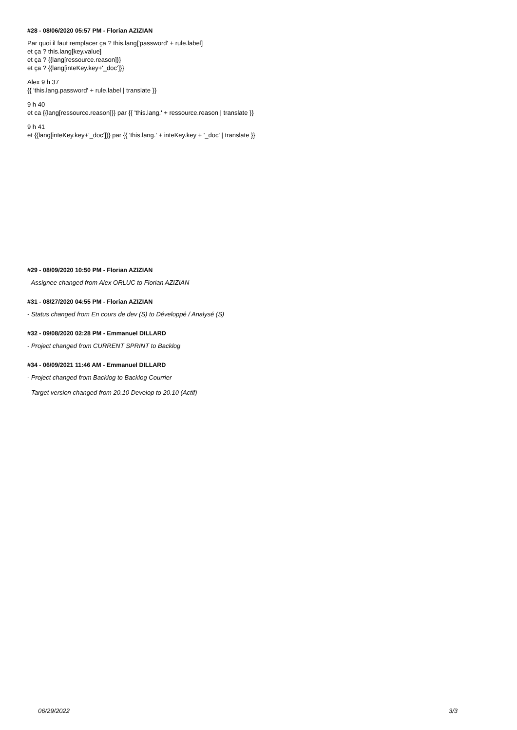#28 - 08/06/2020 05:57 PM - Florian AZIZIAN
Par quoi il faut remplacer ça ? this.lang['password' + rule.label]
et ça ? this.lang[key.value]
et ça ? {{lang[ressource.reason]}}
et ça ? {{lang[inteKey.key+'_doc']}}
Alex 9 h 37
{{ 'this.lang.password' + rule.label | translate }}
9 h 40
et ca {{lang[ressource.reason]}} par {{ 'this.lang.' + ressource.reason | translate }}
9 h 41
et {{lang[inteKey.key+'_doc']}} par {{ 'this.lang.' + inteKey.key + '_doc' | translate }}
#29 - 08/09/2020 10:50 PM - Florian AZIZIAN
- Assignee changed from Alex ORLUC to Florian AZIZIAN
#31 - 08/27/2020 04:55 PM - Florian AZIZIAN
- Status changed from En cours de dev (S) to Développé / Analysé (S)
#32 - 09/08/2020 02:28 PM - Emmanuel DILLARD
- Project changed from CURRENT SPRINT to Backlog
#34 - 06/09/2021 11:46 AM - Emmanuel DILLARD
- Project changed from Backlog to Backlog Courrier
- Target version changed from 20.10 Develop to 20.10 (Actif)
06/29/2022 3/3